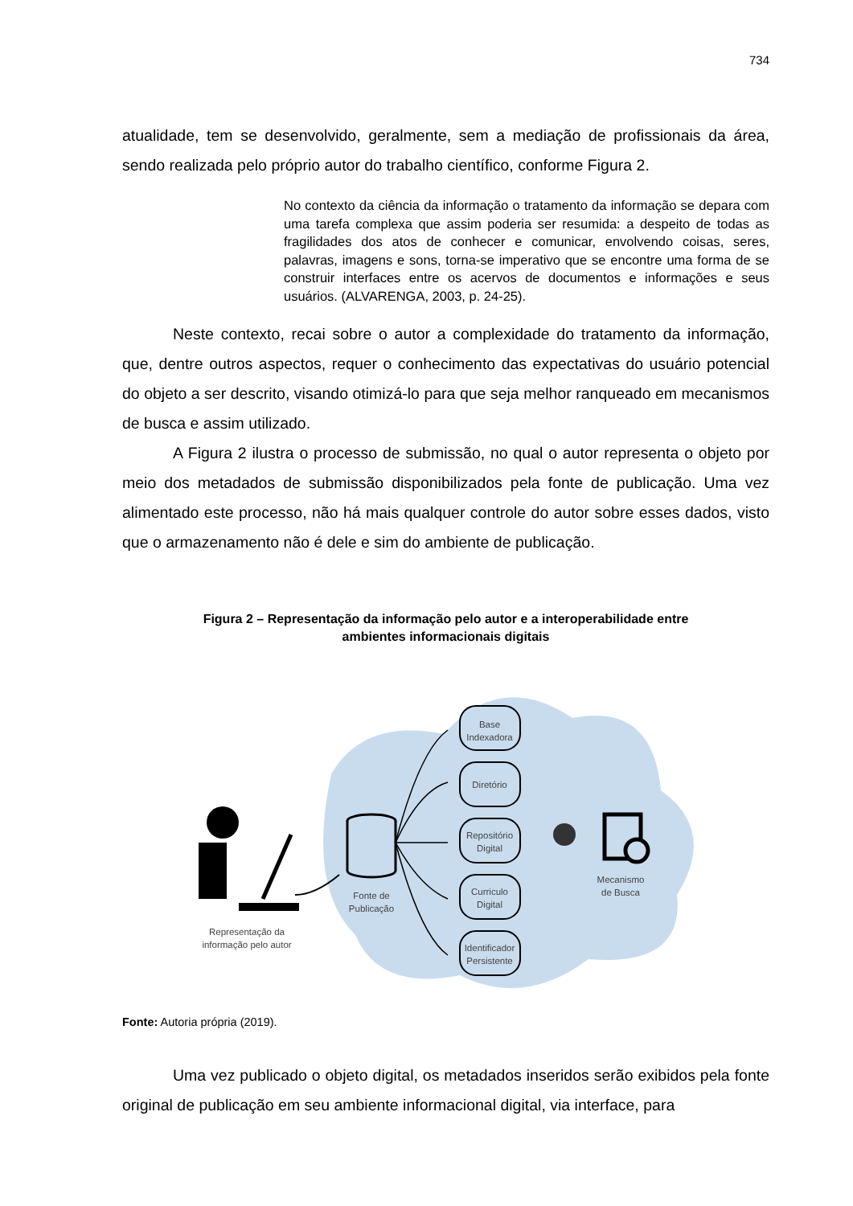734
atualidade, tem se desenvolvido, geralmente, sem a mediação de profissionais da área, sendo realizada pelo próprio autor do trabalho científico, conforme Figura 2.
No contexto da ciência da informação o tratamento da informação se depara com uma tarefa complexa que assim poderia ser resumida: a despeito de todas as fragilidades dos atos de conhecer e comunicar, envolvendo coisas, seres, palavras, imagens e sons, torna-se imperativo que se encontre uma forma de se construir interfaces entre os acervos de documentos e informações e seus usuários. (ALVARENGA, 2003, p. 24-25).
Neste contexto, recai sobre o autor a complexidade do tratamento da informação, que, dentre outros aspectos, requer o conhecimento das expectativas do usuário potencial do objeto a ser descrito, visando otimizá-lo para que seja melhor ranqueado em mecanismos de busca e assim utilizado.
A Figura 2 ilustra o processo de submissão, no qual o autor representa o objeto por meio dos metadados de submissão disponibilizados pela fonte de publicação. Uma vez alimentado este processo, não há mais qualquer controle do autor sobre esses dados, visto que o armazenamento não é dele e sim do ambiente de publicação.
Figura 2 – Representação da informação pelo autor e a interoperabilidade entre
ambientes informacionais digitais
Representação da
informação pelo autor
Fonte de
Publicação
Base
Indexadora
Diretório
Repositório
Digital
Curriculo
Digital
Identificador
Persistente
Mecanismo
de Busca
Fonte: Autoria própria (2019).
Uma vez publicado o objeto digital, os metadados inseridos serão exibidos pela fonte original de publicação em seu ambiente informacional digital, via interface, para